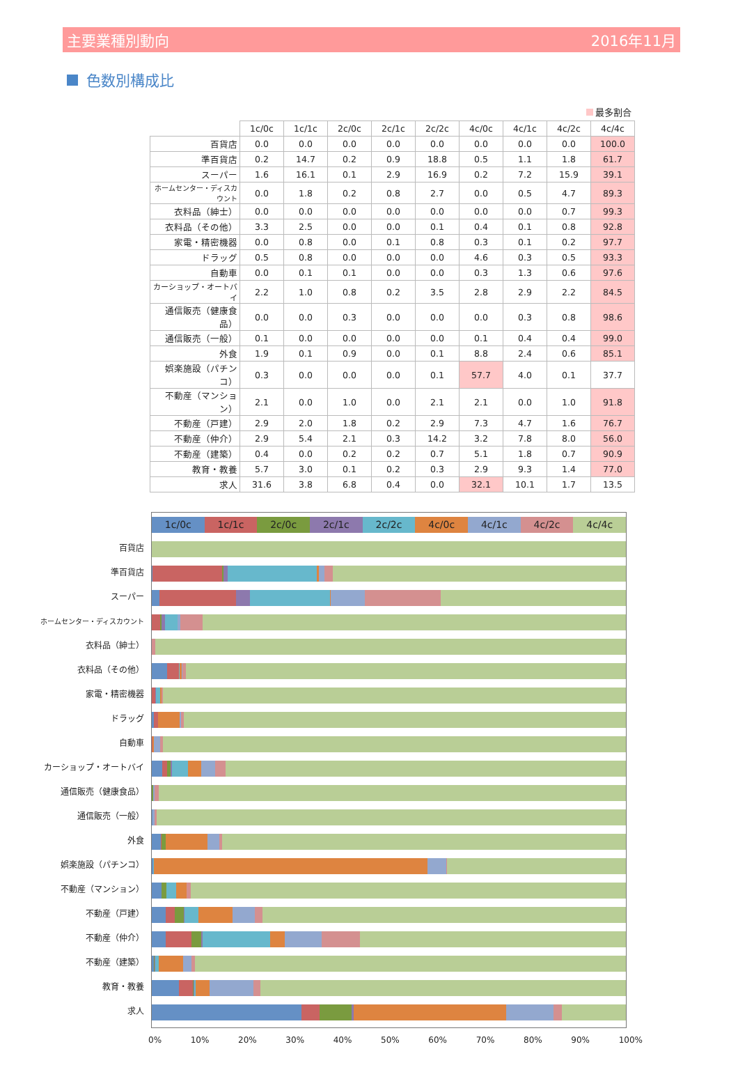主要業種別動向 2016年11月
色数別構成比
最多割合
| | 1c/0c | 1c/1c | 2c/0c | 2c/1c | 2c/2c | 4c/0c | 4c/1c | 4c/2c | 4c/4c |
| --- | --- | --- | --- | --- | --- | --- | --- | --- | --- |
| 百貨店 | 0.0 | 0.0 | 0.0 | 0.0 | 0.0 | 0.0 | 0.0 | 0.0 | 100.0 |
| 準百貨店 | 0.2 | 14.7 | 0.2 | 0.9 | 18.8 | 0.5 | 1.1 | 1.8 | 61.7 |
| スーパー | 1.6 | 16.1 | 0.1 | 2.9 | 16.9 | 0.2 | 7.2 | 15.9 | 39.1 |
| ホームセンター・ディスカウント | 0.0 | 1.8 | 0.2 | 0.8 | 2.7 | 0.0 | 0.5 | 4.7 | 89.3 |
| 衣料品（紳士） | 0.0 | 0.0 | 0.0 | 0.0 | 0.0 | 0.0 | 0.0 | 0.7 | 99.3 |
| 衣料品（その他） | 3.3 | 2.5 | 0.0 | 0.0 | 0.1 | 0.4 | 0.1 | 0.8 | 92.8 |
| 家電・精密機器 | 0.0 | 0.8 | 0.0 | 0.1 | 0.8 | 0.3 | 0.1 | 0.2 | 97.7 |
| ドラッグ | 0.5 | 0.8 | 0.0 | 0.0 | 0.0 | 4.6 | 0.3 | 0.5 | 93.3 |
| 自動車 | 0.0 | 0.1 | 0.1 | 0.0 | 0.0 | 0.3 | 1.3 | 0.6 | 97.6 |
| カーショップ・オートバイ | 2.2 | 1.0 | 0.8 | 0.2 | 3.5 | 2.8 | 2.9 | 2.2 | 84.5 |
| 通信販売（健康食品） | 0.0 | 0.0 | 0.3 | 0.0 | 0.0 | 0.0 | 0.3 | 0.8 | 98.6 |
| 通信販売（一般） | 0.1 | 0.0 | 0.0 | 0.0 | 0.0 | 0.1 | 0.4 | 0.4 | 99.0 |
| 外食 | 1.9 | 0.1 | 0.9 | 0.0 | 0.1 | 8.8 | 2.4 | 0.6 | 85.1 |
| 娯楽施設（パチンコ） | 0.3 | 0.0 | 0.0 | 0.0 | 0.1 | 57.7 | 4.0 | 0.1 | 37.7 |
| 不動産（マンション） | 2.1 | 0.0 | 1.0 | 0.0 | 2.1 | 2.1 | 0.0 | 1.0 | 91.8 |
| 不動産（戸建） | 2.9 | 2.0 | 1.8 | 0.2 | 2.9 | 7.3 | 4.7 | 1.6 | 76.7 |
| 不動産（仲介） | 2.9 | 5.4 | 2.1 | 0.3 | 14.2 | 3.2 | 7.8 | 8.0 | 56.0 |
| 不動産（建築） | 0.4 | 0.0 | 0.2 | 0.2 | 0.7 | 5.1 | 1.8 | 0.7 | 90.9 |
| 教育・教養 | 5.7 | 3.0 | 0.1 | 0.2 | 0.3 | 2.9 | 9.3 | 1.4 | 77.0 |
| 求人 | 31.6 | 3.8 | 6.8 | 0.4 | 0.0 | 32.1 | 10.1 | 1.7 | 13.5 |
百貨店
準百貨店
スーパー
ホームセンター・ディスカウント
衣料品（紳士）
衣料品（その他）
家電・精密機器
ドラッグ
自動車
カーショップ・オートバイ
通信販売（健康食品）
通信販売（一般）
外食
娯楽施設（パチンコ）
不動産（マンション）
不動産（戸建）
不動産（仲介）
不動産（建築）
教育・教養
求人
1c/0c 1c/1c 2c/0c 2c/1c 2c/2c 4c/0c 4c/1c 4c/2c 4c/4c
0% 10% 20% 30% 40% 50% 60% 70% 80% 90% 100%